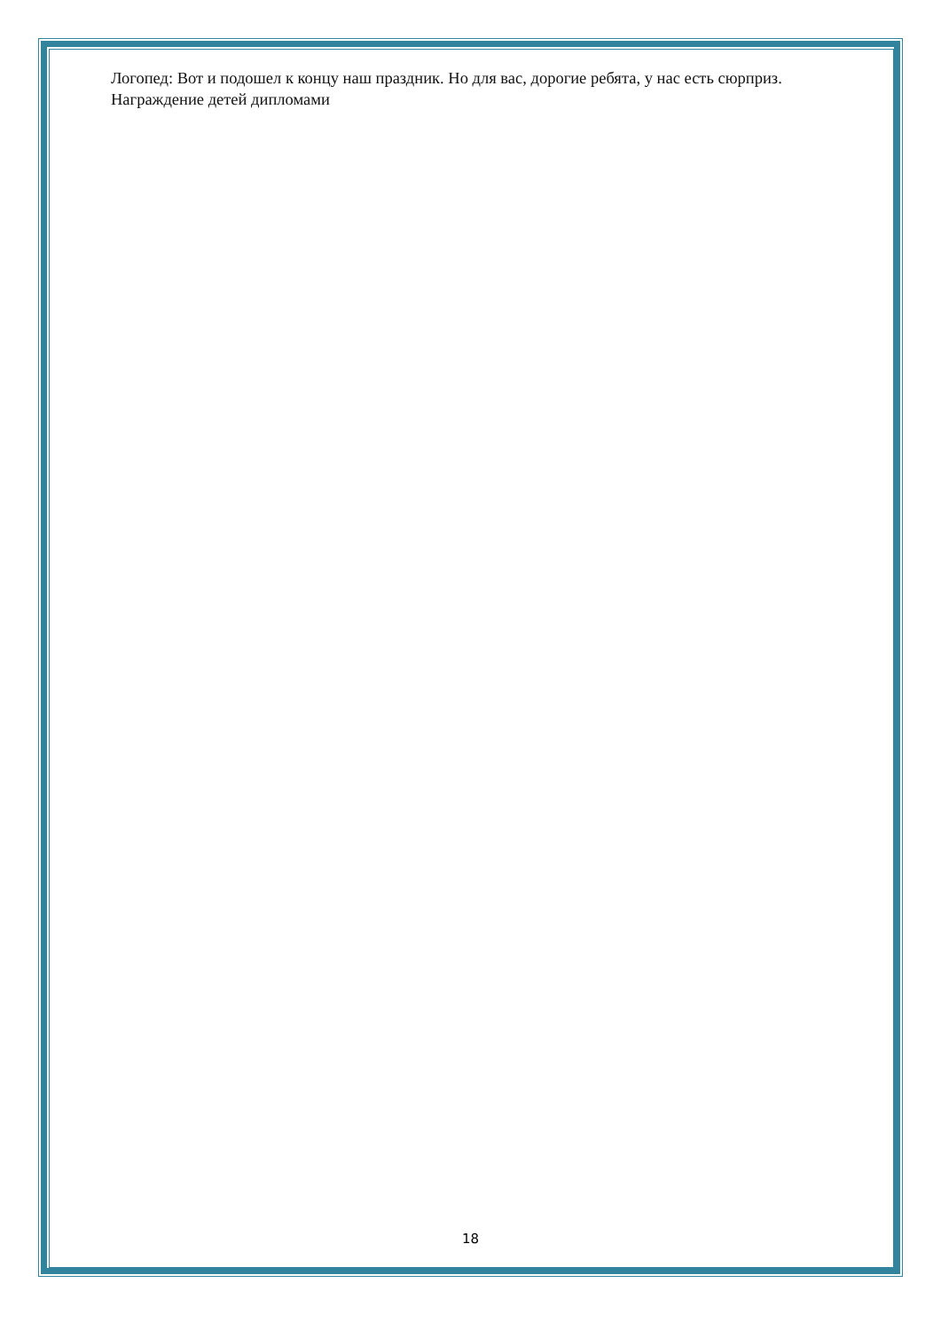Логопед: Вот и подошел к концу наш праздник. Но для вас, дорогие ребята, у нас есть сюрприз.
Награждение детей дипломами
18